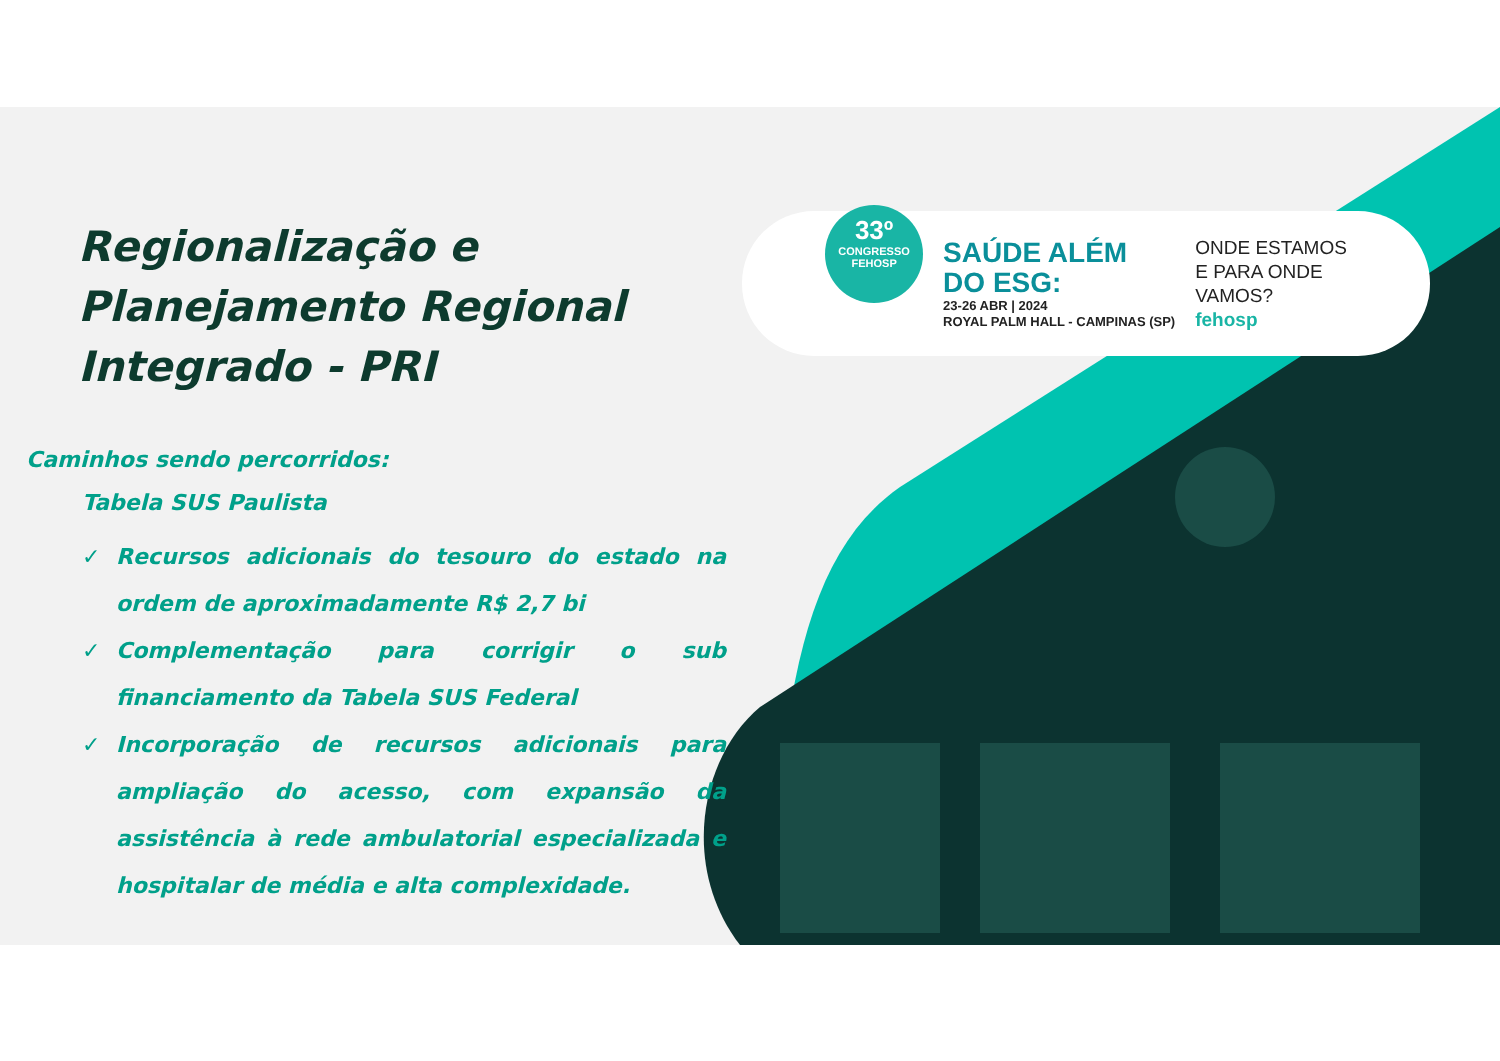Regionalização e Planejamento Regional Integrado - PRI
Caminhos sendo percorridos:
Tabela SUS Paulista
✓ Recursos adicionais do tesouro do estado na ordem de aproximadamente R$ 2,7 bi
✓ Complementação para corrigir o sub financiamento da Tabela SUS Federal
✓ Incorporação de recursos adicionais para ampliação do acesso, com expansão da assistência à rede ambulatorial especializada e hospitalar de média e alta complexidade.
33º
CONGRESSO
FEHOSP
SAÚDE ALÉM
DO ESG:
23-26 ABR | 2024
ROYAL PALM HALL - CAMPINAS (SP)
ONDE ESTAMOS
E PARA ONDE
VAMOS?
fehosp